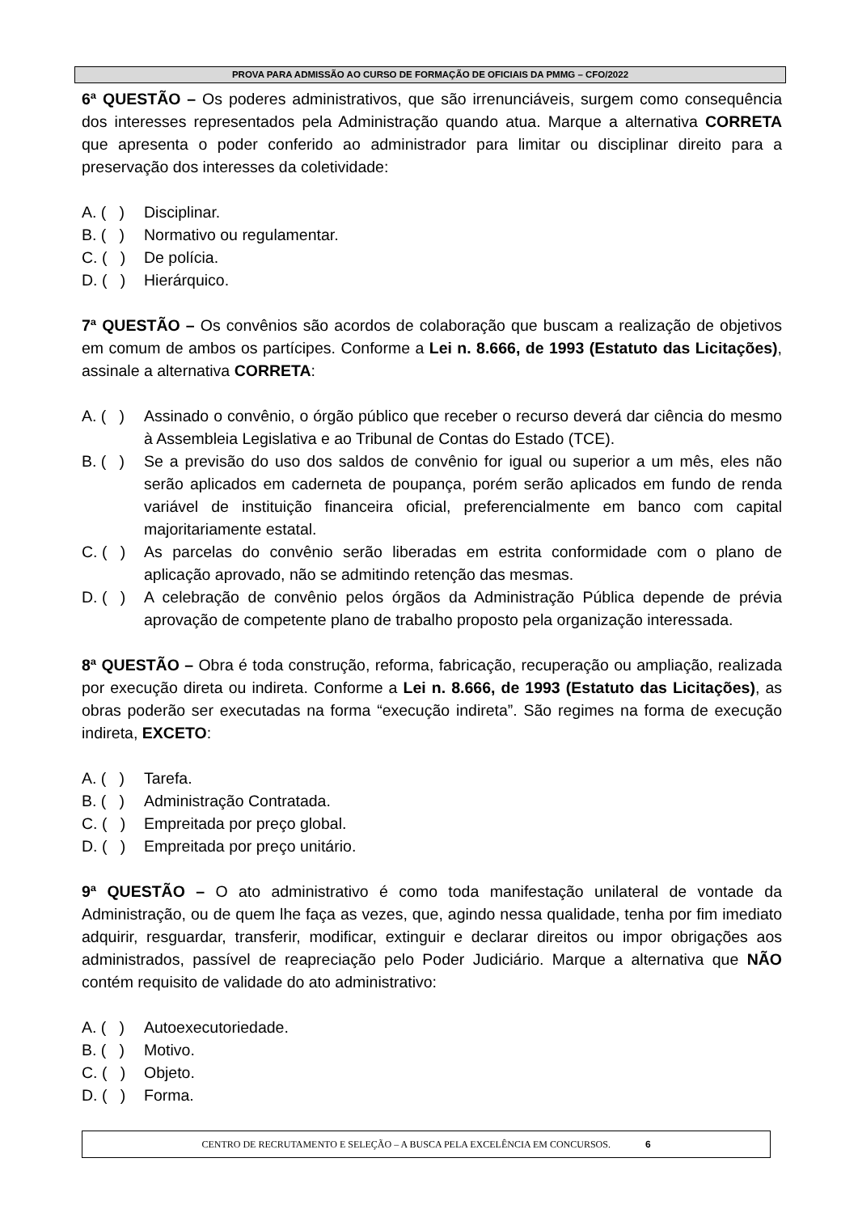PROVA PARA ADMISSÃO AO CURSO DE FORMAÇÃO DE OFICIAIS DA PMMG – CFO/2022
6ª QUESTÃO – Os poderes administrativos, que são irrenunciáveis, surgem como consequência dos interesses representados pela Administração quando atua. Marque a alternativa CORRETA que apresenta o poder conferido ao administrador para limitar ou disciplinar direito para a preservação dos interesses da coletividade:
A. ( ) Disciplinar.
B. ( ) Normativo ou regulamentar.
C. ( ) De polícia.
D. ( ) Hierárquico.
7ª QUESTÃO – Os convênios são acordos de colaboração que buscam a realização de objetivos em comum de ambos os partícipes. Conforme a Lei n. 8.666, de 1993 (Estatuto das Licitações), assinale a alternativa CORRETA:
A. ( ) Assinado o convênio, o órgão público que receber o recurso deverá dar ciência do mesmo à Assembleia Legislativa e ao Tribunal de Contas do Estado (TCE).
B. ( ) Se a previsão do uso dos saldos de convênio for igual ou superior a um mês, eles não serão aplicados em caderneta de poupança, porém serão aplicados em fundo de renda variável de instituição financeira oficial, preferencialmente em banco com capital majoritariamente estatal.
C. ( ) As parcelas do convênio serão liberadas em estrita conformidade com o plano de aplicação aprovado, não se admitindo retenção das mesmas.
D. ( ) A celebração de convênio pelos órgãos da Administração Pública depende de prévia aprovação de competente plano de trabalho proposto pela organização interessada.
8ª QUESTÃO – Obra é toda construção, reforma, fabricação, recuperação ou ampliação, realizada por execução direta ou indireta. Conforme a Lei n. 8.666, de 1993 (Estatuto das Licitações), as obras poderão ser executadas na forma “execução indireta”. São regimes na forma de execução indireta, EXCETO:
A. ( ) Tarefa.
B. ( ) Administração Contratada.
C. ( ) Empreitada por preço global.
D. ( ) Empreitada por preço unitário.
9ª QUESTÃO – O ato administrativo é como toda manifestação unilateral de vontade da Administração, ou de quem lhe faça as vezes, que, agindo nessa qualidade, tenha por fim imediato adquirir, resguardar, transferir, modificar, extinguir e declarar direitos ou impor obrigações aos administrados, passível de reapreciação pelo Poder Judiciário. Marque a alternativa que NÃO contém requisito de validade do ato administrativo:
A. ( ) Autoexecutoriedade.
B. ( ) Motivo.
C. ( ) Objeto.
D. ( ) Forma.
CENTRO DE RECRUTAMENTO E SELEÇÃO – A BUSCA PELA EXCELÊNCIA EM CONCURSOS. 6